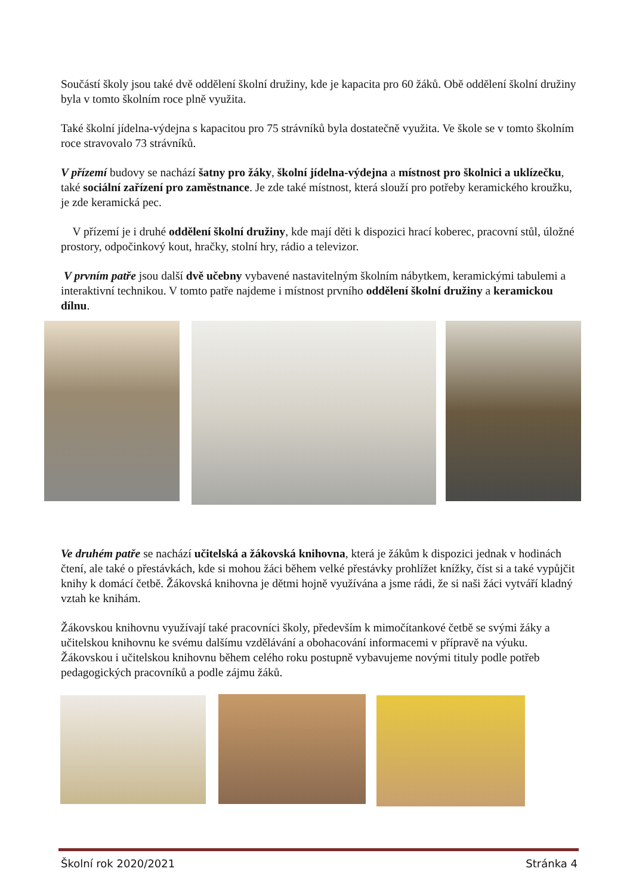Součástí školy jsou také dvě oddělení školní družiny, kde je kapacita pro 60 žáků. Obě oddělení školní družiny byla v tomto školním roce plně využita.
Také školní jídelna-výdejna s kapacitou pro 75 strávníků byla dostatečně využita. Ve škole se v tomto školním roce stravovalo 73 strávníků.
V přízemí budovy se nachází šatny pro žáky, školní jídelna-výdejna a místnost pro školnici a uklízečku, také sociální zařízení pro zaměstnance. Je zde také místnost, která slouží pro potřeby keramického kroužku, je zde keramická pec.
V přízemí je i druhé oddělení školní družiny, kde mají děti k dispozici hrací koberec, pracovní stůl, úložné prostory, odpočinkový kout, hračky, stolní hry, rádio a televizor.
V prvním patře jsou další dvě učebny vybavené nastavitelným školním nábytkem, keramickými tabulemi a interaktivní technikou. V tomto patře najdeme i místnost prvního oddělení školní družiny a keramickou dílnu.
Ve druhém patře se nachází učitelská a žákovská knihovna, která je žákům k dispozici jednak v hodinách čtení, ale také o přestávkách, kde si mohou žáci během velké přestávky prohlížet knížky, číst si a také vypůjčit knihy k domácí četbě. Žákovská knihovna je dětmi hojně využívána a jsme rádi, že si naši žáci vytváří kladný vztah ke knihám.
Žákovskou knihovnu využívají také pracovníci školy, především k mimočítankové četbě se svými žáky a učitelskou knihovnu ke svému dalšímu vzdělávání a obohacování informacemi v přípravě na výuku. Žákovskou i učitelskou knihovnu během celého roku postupně vybavujeme novými tituly podle potřeb pedagogických pracovníků a podle zájmu žáků.
Školní rok 2020/2021 Stránka 4